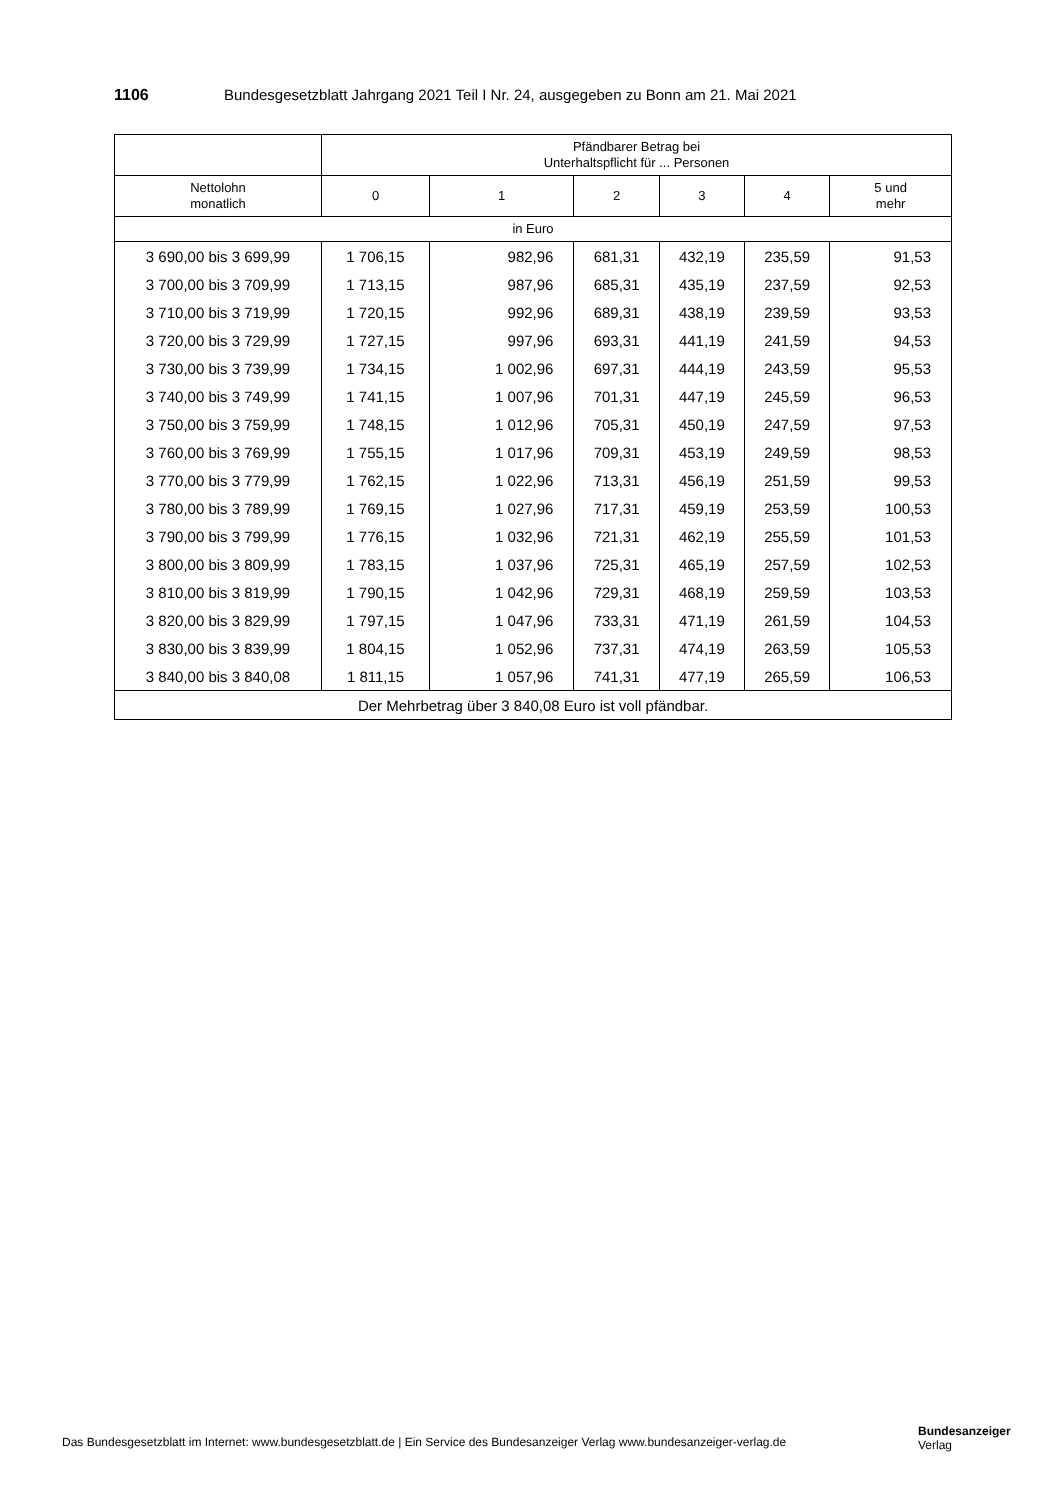1106 Bundesgesetzblatt Jahrgang 2021 Teil I Nr. 24, ausgegeben zu Bonn am 21. Mai 2021
| | Pfändbarer Betrag bei Unterhaltspflicht für ... Personen | | | | | |
| --- | --- | --- | --- | --- | --- | --- |
| Nettolohn monatlich | 0 | 1 | 2 | 3 | 4 | 5 und mehr |
| in Euro | | | | | | |
| 3 690,00 bis 3 699,99 | 1 706,15 | 982,96 | 681,31 | 432,19 | 235,59 | 91,53 |
| 3 700,00 bis 3 709,99 | 1 713,15 | 987,96 | 685,31 | 435,19 | 237,59 | 92,53 |
| 3 710,00 bis 3 719,99 | 1 720,15 | 992,96 | 689,31 | 438,19 | 239,59 | 93,53 |
| 3 720,00 bis 3 729,99 | 1 727,15 | 997,96 | 693,31 | 441,19 | 241,59 | 94,53 |
| 3 730,00 bis 3 739,99 | 1 734,15 | 1 002,96 | 697,31 | 444,19 | 243,59 | 95,53 |
| 3 740,00 bis 3 749,99 | 1 741,15 | 1 007,96 | 701,31 | 447,19 | 245,59 | 96,53 |
| 3 750,00 bis 3 759,99 | 1 748,15 | 1 012,96 | 705,31 | 450,19 | 247,59 | 97,53 |
| 3 760,00 bis 3 769,99 | 1 755,15 | 1 017,96 | 709,31 | 453,19 | 249,59 | 98,53 |
| 3 770,00 bis 3 779,99 | 1 762,15 | 1 022,96 | 713,31 | 456,19 | 251,59 | 99,53 |
| 3 780,00 bis 3 789,99 | 1 769,15 | 1 027,96 | 717,31 | 459,19 | 253,59 | 100,53 |
| 3 790,00 bis 3 799,99 | 1 776,15 | 1 032,96 | 721,31 | 462,19 | 255,59 | 101,53 |
| 3 800,00 bis 3 809,99 | 1 783,15 | 1 037,96 | 725,31 | 465,19 | 257,59 | 102,53 |
| 3 810,00 bis 3 819,99 | 1 790,15 | 1 042,96 | 729,31 | 468,19 | 259,59 | 103,53 |
| 3 820,00 bis 3 829,99 | 1 797,15 | 1 047,96 | 733,31 | 471,19 | 261,59 | 104,53 |
| 3 830,00 bis 3 839,99 | 1 804,15 | 1 052,96 | 737,31 | 474,19 | 263,59 | 105,53 |
| 3 840,00 bis 3 840,08 | 1 811,15 | 1 057,96 | 741,31 | 477,19 | 265,59 | 106,53 |
| Der Mehrbetrag über 3 840,08 Euro ist voll pfändbar. | | | | | | |
Das Bundesgesetzblatt im Internet: www.bundesgesetzblatt.de | Ein Service des Bundesanzeiger Verlag www.bundesanzeiger-verlag.de
Bundesanzeiger
Verlag